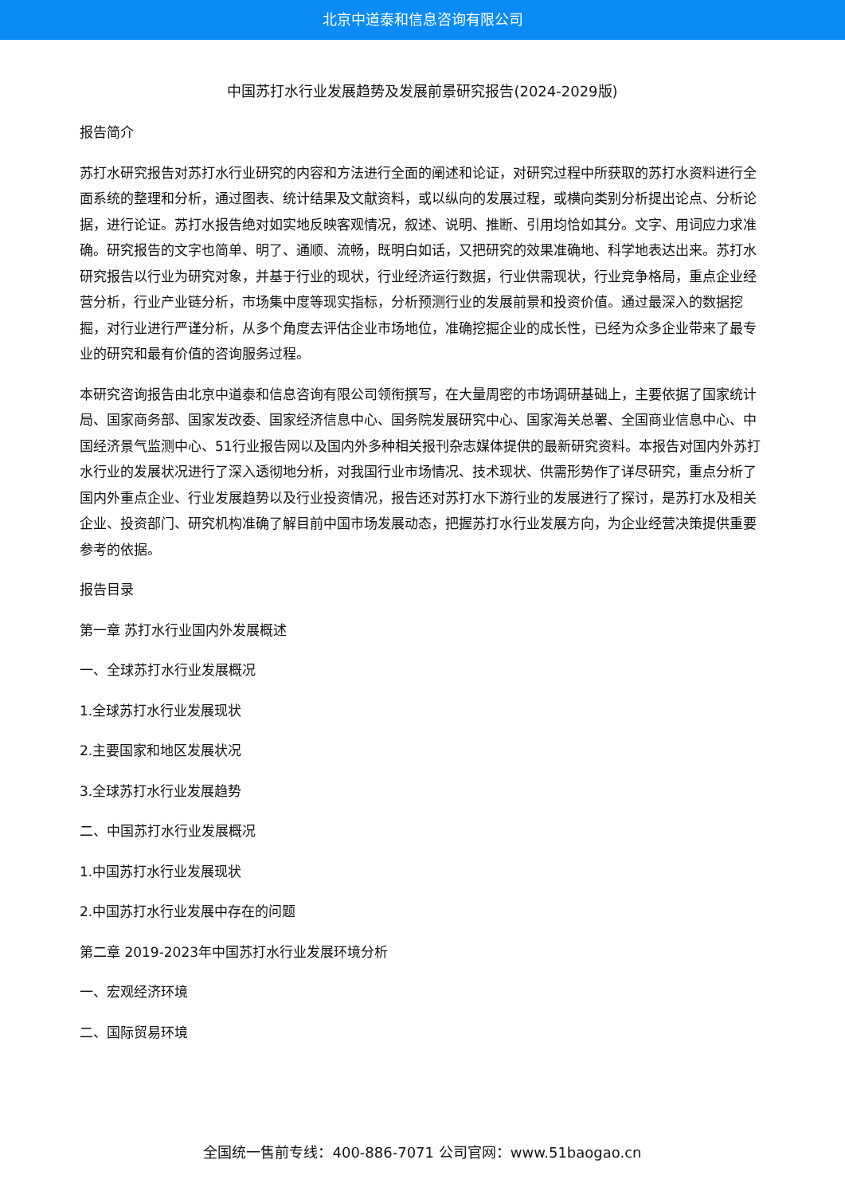北京中道泰和信息咨询有限公司
中国苏打水行业发展趋势及发展前景研究报告(2024-2029版)
报告简介
苏打水研究报告对苏打水行业研究的内容和方法进行全面的阐述和论证，对研究过程中所获取的苏打水资料进行全面系统的整理和分析，通过图表、统计结果及文献资料，或以纵向的发展过程，或横向类别分析提出论点、分析论据，进行论证。苏打水报告绝对如实地反映客观情况，叙述、说明、推断、引用均恰如其分。文字、用词应力求准确。研究报告的文字也简单、明了、通顺、流畅，既明白如话，又把研究的效果准确地、科学地表达出来。苏打水研究报告以行业为研究对象，并基于行业的现状，行业经济运行数据，行业供需现状，行业竞争格局，重点企业经营分析，行业产业链分析，市场集中度等现实指标，分析预测行业的发展前景和投资价值。通过最深入的数据挖掘，对行业进行严谨分析，从多个角度去评估企业市场地位，准确挖掘企业的成长性，已经为众多企业带来了最专业的研究和最有价值的咨询服务过程。
本研究咨询报告由北京中道泰和信息咨询有限公司领衔撰写，在大量周密的市场调研基础上，主要依据了国家统计局、国家商务部、国家发改委、国家经济信息中心、国务院发展研究中心、国家海关总署、全国商业信息中心、中国经济景气监测中心、51行业报告网以及国内外多种相关报刊杂志媒体提供的最新研究资料。本报告对国内外苏打水行业的发展状况进行了深入透彻地分析，对我国行业市场情况、技术现状、供需形势作了详尽研究，重点分析了国内外重点企业、行业发展趋势以及行业投资情况，报告还对苏打水下游行业的发展进行了探讨，是苏打水及相关企业、投资部门、研究机构准确了解目前中国市场发展动态，把握苏打水行业发展方向，为企业经营决策提供重要参考的依据。
报告目录
第一章 苏打水行业国内外发展概述
一、全球苏打水行业发展概况
1.全球苏打水行业发展现状
2.主要国家和地区发展状况
3.全球苏打水行业发展趋势
二、中国苏打水行业发展概况
1.中国苏打水行业发展现状
2.中国苏打水行业发展中存在的问题
第二章 2019-2023年中国苏打水行业发展环境分析
一、宏观经济环境
二、国际贸易环境
全国统一售前专线：400-886-7071 公司官网：www.51baogao.cn